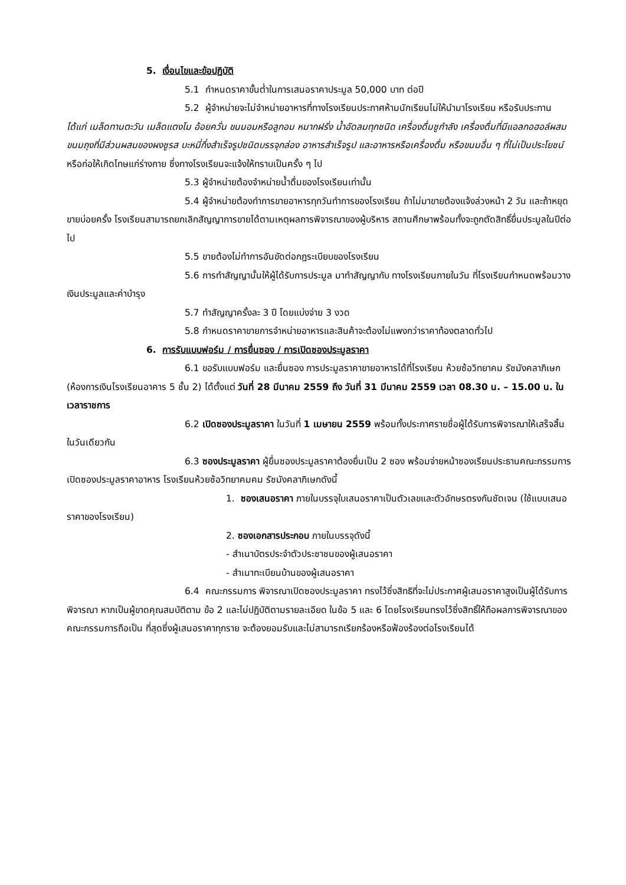5. เงื่อนไขและข้อปฏิบัติ
5.1 กำหนดราคาขั้นต่ำในการเสนอราคาประมูล 50,000 บาท ต่อปี
5.2 ผู้จำหน่ายจะไม่จำหน่ายอาหารที่ทางโรงเรียนประกาศห้ามนักเรียนไม่ให้นำมาโรงเรียน หรือรับประทาน ได้แก่ เมล็ดทานตะวัน เมล็ดแตงโม อ้อยควั่น ขนมอมหรือลูกอม หมากฝรั่ง น้ำอัดลมทุกชนิด เครื่องดื่มชูกำลัง เครื่องดื่มที่มีแอลกอฮอล์ผสม ขนมถุงที่มีส่วนผสมของผงชูรส บะหมี่กึ่งสำเร็จรูปชนิดบรรจุกล่อง อาหารสำเร็จรูป และอาหารหรือเครื่องดื่ม หรือขนมอื่น ๆ ที่ไม่เป็นประโยชน์ หรือก่อให้เกิดโทษแก่ร่างกาย ซึ่งทางโรงเรียนจะแจ้งให้ทราบเป็นครั้ง ๆ ไป
5.3 ผู้จำหน่ายต้องจำหน่ายน้ำดื่มของโรงเรียนเท่านั้น
5.4 ผู้จำหน่ายต้องทำการขายอาหารทุกวันทำการของโรงเรียน ถ้าไม่มาขายต้องแจ้งล่วงหน้า 2 วัน และถ้าหยุดขายบ่อยครั้ง โรงเรียนสามารถยกเลิกสัญญาการขายได้ตามเหตุผลการพิจารณาของผู้บริหาร สถานศึกษาพร้อมทั้งจะถูกตัดสิทธิ์ยื่นประมูลในปีต่อไป
5.5 ขายต้องไม่ทำการอันขัดต่อกฎระเบียบของโรงเรียน
5.6 การทำสัญญานั้นให้ผู้ได้รับการประมูล มาทำสัญญากับ ทางโรงเรียนภายในวัน ที่โรงเรียนกำหนดพร้อมวางเงินประมูลและค่าบำรุง
5.7 ทำสัญญาครั้งละ 3 ปี โดยแบ่งจ่าย 3 งวด
5.8 กำหนดราคาขายการจำหน่ายอาหารและสินค้าจะต้องไม่แพงกว่าราคาท้องตลาดทั่วไป
6. การรับแบบฟอร์ม / การยื่นซอง / การเปิดซองประมูลราคา
6.1 ขอรับแบบฟอร์ม และยื่นซอง การประมูลราคาขายอาหารได้ที่โรงเรียน ห้วยซ้อวิทยาคม รัชมังคลาภิเษก (ห้องการเงินโรงเรียนอาคาร 5 ชั้น 2) ได้ตั้งแต่ วันที่ 28 มีนาคม 2559 ถึง วันที่ 31 มีนาคม 2559 เวลา 08.30 น. – 15.00 น. ในเวลาราชการ
6.2 เปิดซองประมูลราคา ในวันที่ 1 เมษายน 2559 พร้อมทั้งประกาศรายชื่อผู้ได้รับการพิจารณาให้เสร็จสิ้นในวันเดียวกัน
6.3 ซองประมูลราคา ผู้ยื่นซองประมูลราคาต้องยื่นเป็น 2 ซอง พร้อมจ่ายหน้าซองเรียนประธานคณะกรรมการเปิดซองประมูลราคาอาหาร โรงเรียนห้วยซ้อวิทยาคมคม รัชมังคลาภิเษกดังนี้
1. ซองเสนอราคา ภายในบรรจุใบเสนอราคาเป็นตัวเลขและตัวอักษรตรงกันชัดเจน (ใช้แบบเสนอราคาของโรงเรียน)
2. ซองเอกสารประกอบ ภายในบรรจุดังนี้
- สำเนาบัตรประจำตัวประชาชนของผู้เสนอราคา
- สำเนาทะเบียนบ้านของผู้เสนอราคา
6.4 คณะกรรมการ พิจารณาเปิดซองประมูลราคา ทรงไว้ซึ่งสิทธิที่จะไม่ประกาศผู้เสนอราคาสูงเป็นผู้ได้รับการพิจารณา หากเป็นผู้ขาดคุณสมบัติตาม ข้อ 2 และไม่ปฏิบัติตามรายละเอียด ในข้อ 5 และ 6 โดยโรงเรียนทรงไว้ซึ่งสิทธิ์ให้ถือผลการพิจารณาของคณะกรรมการถือเป็น ที่สุดซึ่งผู้เสนอราคาทุกราย จะต้องยอมรับและไม่สามารถเรียกร้องหรือฟ้องร้องต่อโรงเรียนได้